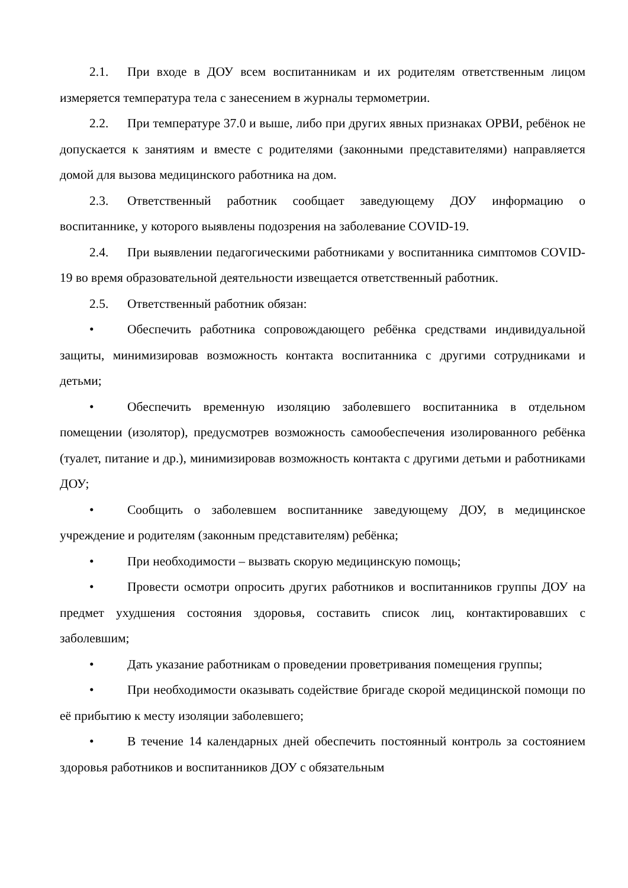2.1. При входе в ДОУ всем воспитанникам и их родителям ответственным лицом измеряется температура тела с занесением в журналы термометрии.
2.2. При температуре 37.0 и выше, либо при других явных признаках ОРВИ, ребёнок не допускается к занятиям и вместе с родителями (законными представителями) направляется домой для вызова медицинского работника на дом.
2.3. Ответственный работник сообщает заведующему ДОУ информацию о воспитаннике, у которого выявлены подозрения на заболевание COVID-19.
2.4. При выявлении педагогическими работниками у воспитанника симптомов COVID-19 во время образовательной деятельности извещается ответственный работник.
2.5. Ответственный работник обязан:
• Обеспечить работника сопровождающего ребёнка средствами индивидуальной защиты, минимизировав возможность контакта воспитанника с другими сотрудниками и детьми;
• Обеспечить временную изоляцию заболевшего воспитанника в отдельном помещении (изолятор), предусмотрев возможность самообеспечения изолированного ребёнка (туалет, питание и др.), минимизировав возможность контакта с другими детьми и работниками ДОУ;
• Сообщить о заболевшем воспитаннике заведующему ДОУ, в медицинское учреждение и родителям (законным представителям) ребёнка;
• При необходимости – вызвать скорую медицинскую помощь;
• Провести осмотри опросить других работников и воспитанников группы ДОУ на предмет ухудшения состояния здоровья, составить список лиц, контактировавших с заболевшим;
• Дать указание работникам о проведении проветривания помещения группы;
• При необходимости оказывать содействие бригаде скорой медицинской помощи по её прибытию к месту изоляции заболевшего;
• В течение 14 календарных дней обеспечить постоянный контроль за состоянием здоровья работников и воспитанников ДОУ с обязательным